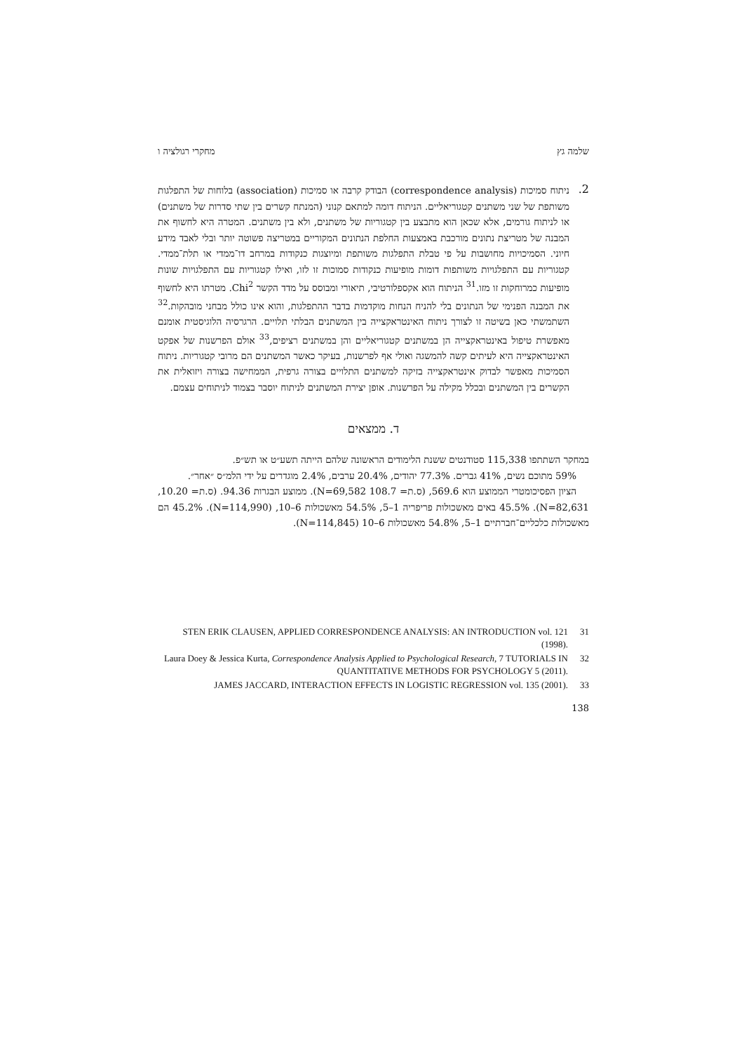שלמה גץ מחקרי רגולציה ו
2.
ניתוח סמיכות (correspondence analysis) הבודק קרבה או סמיכות (association) בלוחות של התפלגות משותפת של שני משתנים קטגוריאליים. הניתוח דומה למתאם קנוני (המנתח קשרים בין שתי סדרות של משתנים) או לניתוח גורמים, אלא שכאן הוא מתבצע בין קטגוריות של משתנים, ולא בין משתנים. המטרה היא לחשוף את המבנה של מטריצת נתונים מורכבת באמצעות החלפת הנתונים המקוריים במטריצה פשוטה יותר ובלי לאבד מידע חיוני. הסמיכויות מחושבות על פי טבלת התפלגות משותפת ומיוצגות כנקודות במרחב דו־ממדי או תלת־ממדי. קטגוריות עם התפלגויות משותפות דומות מופיעות כנקודות סמוכות זו לזו, ואילו קטגוריות עם התפלגויות שונות מופיעות כמרוחקות זו מזו.<sup>31</sup> הניתוח הוא אקספלורטיבי, תיאורי ומבוסס על מדד הקשר Chi<sup>2</sup>. מטרתו היא לחשוף את המבנה הפנימי של הנתונים בלי להניח הנחות מוקדמות בדבר ההתפלגות, והוא אינו כולל מבחני מובהקות.<sup>32</sup> השתמשתי כאן בשיטה זו לצורך ניתוח האינטראקצייה בין המשתנים הבלתי תלויים. הרגרסיה הלוגיסטית אומנם מאפשרת טיפול באינטראקצייה הן במשתנים קטגוריאליים והן במשתנים רציפים,<sup>33</sup> אולם הפרשנות של אפקט האינטראקצייה היא לעיתים קשה להמשגה ואולי אף לפרשנות, בעיקר כאשר המשתנים הם מרובי קטגוריות. ניתוח הסמיכות מאפשר לבדוק אינטראקצייה בזיקה למשתנים התלויים בצורה גרפית, הממחישה בצורה ויזואלית את הקשרים בין המשתנים ובכלל מקילה על הפרשנות. אופן יצירת המשתנים לניתוח יוסבר בצמוד לניתוחים עצמם.
ד. ממצאים
במחקר השתתפו 115,338 סטודנטים ששנת הלימודים הראשונה שלהם הייתה תשע״ט או תש״פ.
59% מתוכם נשים, 41% גברים. 77.3% יהודים, 20.4% ערבים, 2.4% מוגדרים על ידי הלמ״ס ״אחר״.
הציון הפסיכומטרי הממוצע הוא 569.6, (ס.ת= 108.7 N=69,582). ממוצע הבגרות 94.36. (ס.ת= 10.20, N=82,631). 45.5% באים מאשכולות פריפריה 1–5, 54.5% מאשכולות 6–10, (N=114,990). 45.2% הם מאשכולות כלכליים־חברתיים 1–5, 54.8% מאשכולות 6–10 (N=114,845).
31 STEN ERIK CLAUSEN, APPLIED CORRESPONDENCE ANALYSIS: AN INTRODUCTION vol. 121 (1998).
32 Laura Doey & Jessica Kurta, Correspondence Analysis Applied to Psychological Research, 7 TUTORIALS IN QUANTITATIVE METHODS FOR PSYCHOLOGY 5 (2011).
33 JAMES JACCARD, INTERACTION EFFECTS IN LOGISTIC REGRESSION vol. 135 (2001).
138